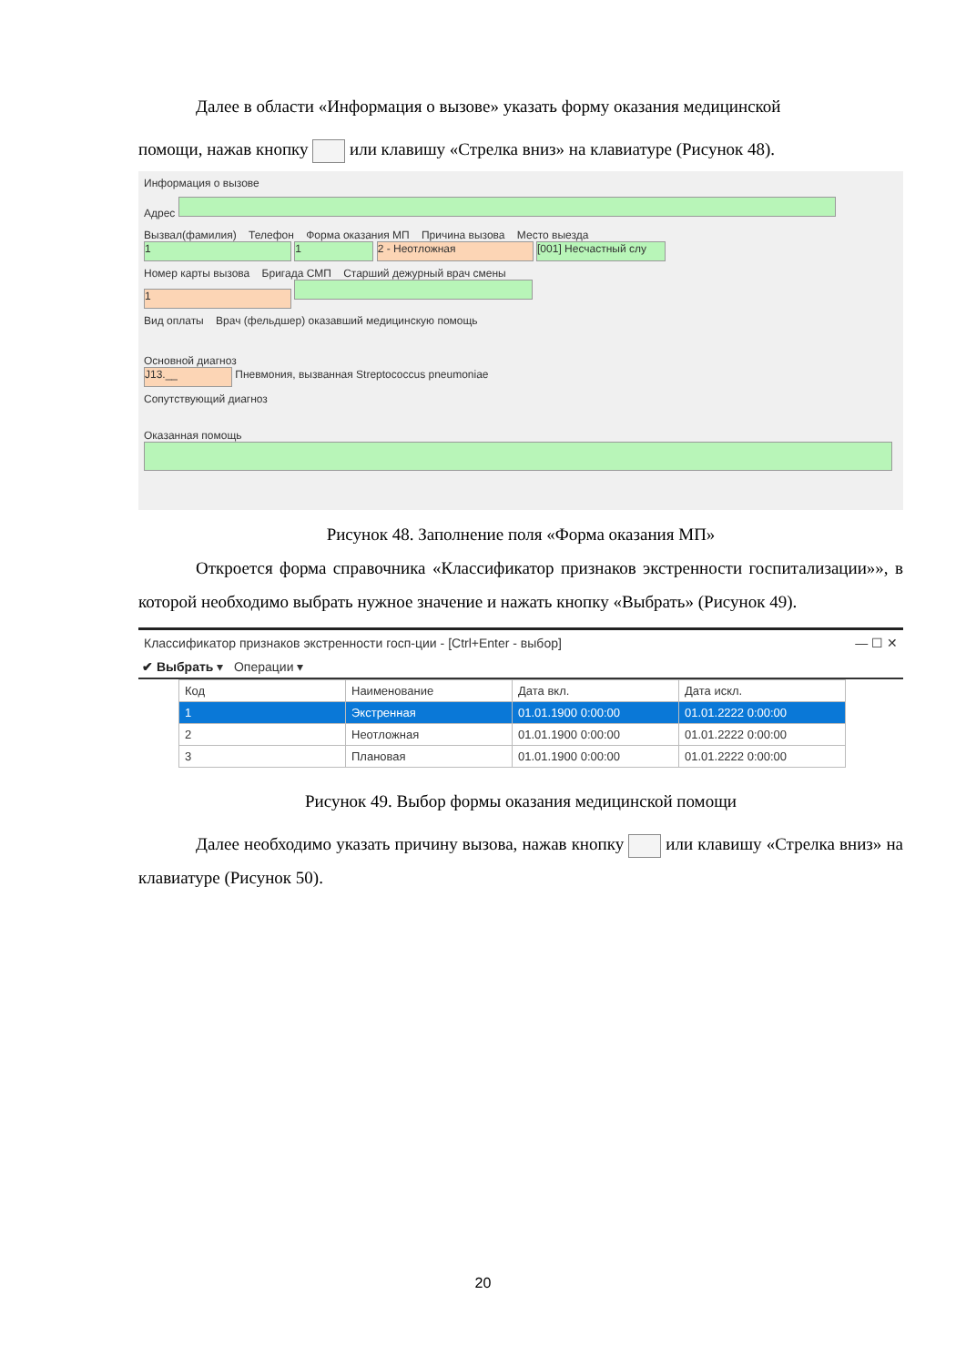Далее в области «Информация о вызове» указать форму оказания медицинской
помощи, нажав кнопку или клавишу «Стрелка вниз» на клавиатуре (Рисунок 48).
Информация о вызове
Адрес
Вызвал(фамилия) Телефон Форма оказания МП Причина вызова Место выезда
1 1 2 - Неотложная [001] Несчастный слу
Номер карты вызова Бригада СМП Старший дежурный врач смены
1
Вид оплаты Врач (фельдшер) оказавший медицинскую помощь
Основной диагноз
J13.__ Пневмония, вызванная Streptococcus pneumoniae
Сопутствующий диагноз
Оказанная помощь
Рисунок 48. Заполнение поля «Форма оказания МП»
Откроется форма справочника «Классификатор признаков экстренности госпитализации»», в которой необходимо выбрать нужное значение и нажать кнопку «Выбрать» (Рисунок 49).
Классификатор признаков экстренности госп-ции - [Ctrl+Enter - выбор] — ☐ ✕
✔ Выбрать ▾ Операции ▾
| Код | Наименование | Дата вкл. | Дата искл. |
| --- | --- | --- | --- |
| 1 | Экстренная | 01.01.1900 0:00:00 | 01.01.2222 0:00:00 |
| 2 | Неотложная | 01.01.1900 0:00:00 | 01.01.2222 0:00:00 |
| 3 | Плановая | 01.01.1900 0:00:00 | 01.01.2222 0:00:00 |
Рисунок 49. Выбор формы оказания медицинской помощи
Далее необходимо указать причину вызова, нажав кнопку или клавишу «Стрелка вниз» на клавиатуре (Рисунок 50).
20